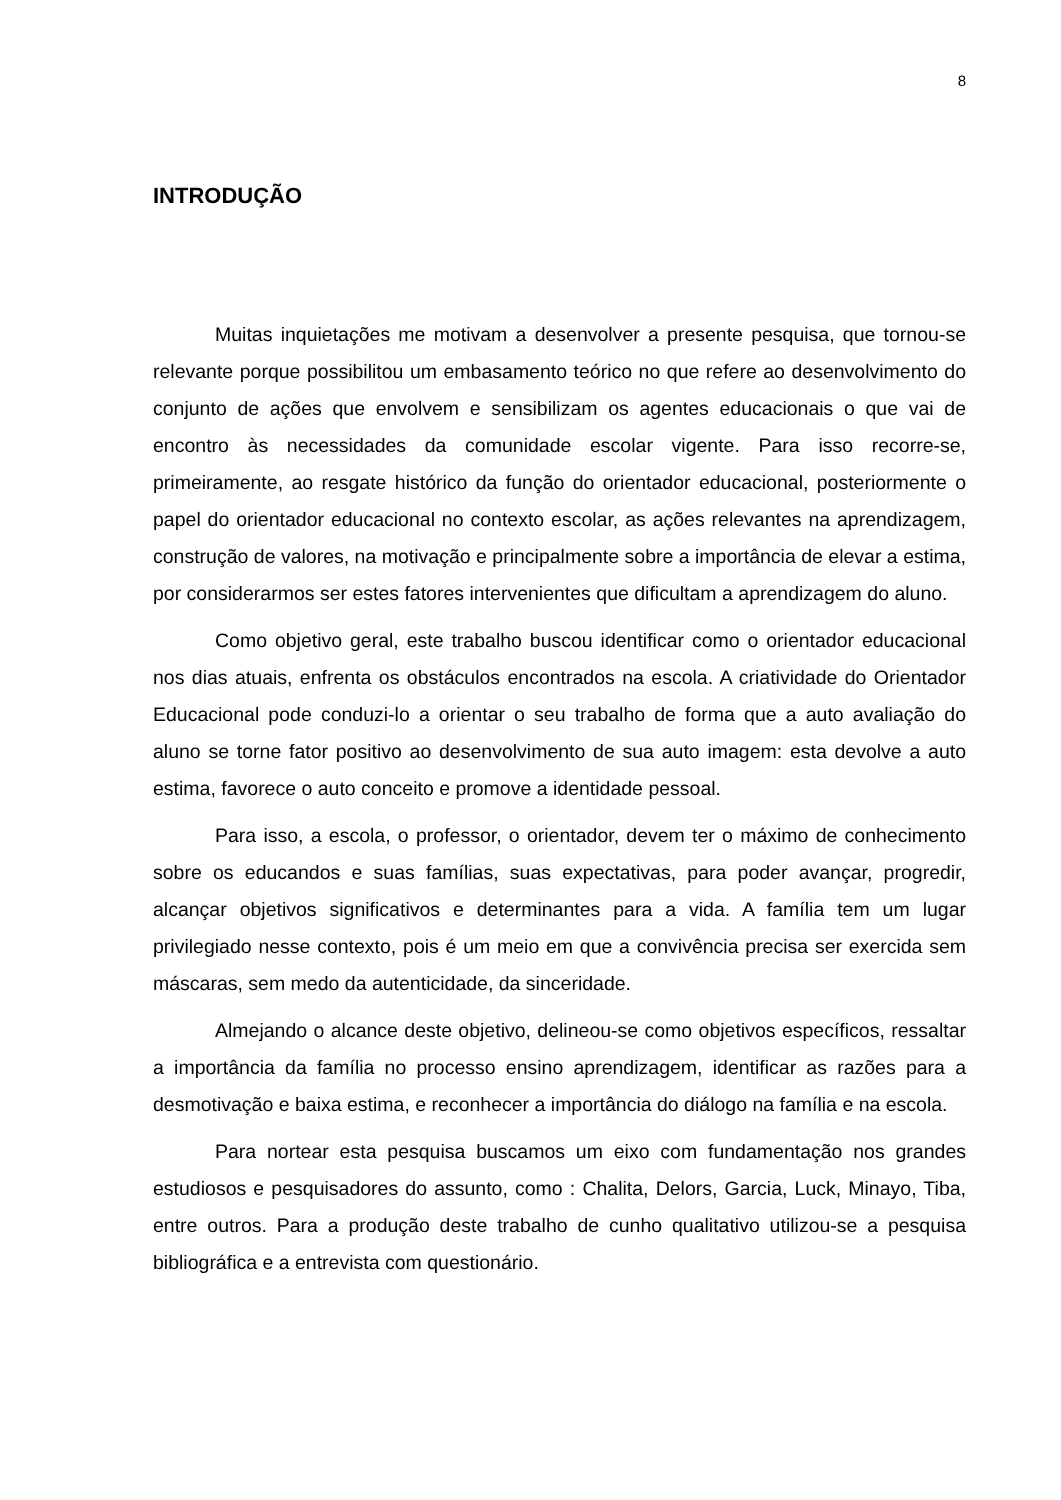8
INTRODUÇÃO
Muitas inquietações me motivam a desenvolver a presente pesquisa, que tornou-se relevante porque possibilitou um embasamento teórico no que refere ao desenvolvimento do conjunto de ações que envolvem e sensibilizam os agentes educacionais o que vai de encontro às necessidades da comunidade escolar vigente. Para isso recorre-se, primeiramente, ao resgate histórico da função do orientador educacional, posteriormente o papel do orientador educacional no contexto escolar, as ações relevantes na aprendizagem, construção de valores, na motivação e principalmente sobre a importância de elevar a estima, por considerarmos ser estes fatores intervenientes que dificultam a aprendizagem do aluno.
Como objetivo geral, este trabalho buscou identificar como o orientador educacional nos dias atuais, enfrenta os obstáculos encontrados na escola. A criatividade do Orientador Educacional pode conduzi-lo a orientar o seu trabalho de forma que a auto avaliação do aluno se torne fator positivo ao desenvolvimento de sua auto imagem: esta devolve a auto estima, favorece o auto conceito e promove a identidade pessoal.
Para isso, a escola, o professor, o orientador, devem ter o máximo de conhecimento sobre os educandos e suas famílias, suas expectativas, para poder avançar, progredir, alcançar objetivos significativos e determinantes para a vida. A família tem um lugar privilegiado nesse contexto, pois é um meio em que a convivência precisa ser exercida sem máscaras, sem medo da autenticidade, da sinceridade.
Almejando o alcance deste objetivo, delineou-se como objetivos específicos, ressaltar a importância da família no processo ensino aprendizagem, identificar as razões para a desmotivação e baixa estima, e reconhecer a importância do diálogo na família e na escola.
Para nortear esta pesquisa buscamos um eixo com fundamentação nos grandes estudiosos e pesquisadores do assunto, como : Chalita, Delors, Garcia, Luck, Minayo, Tiba, entre outros. Para a produção deste trabalho de cunho qualitativo utilizou-se a pesquisa bibliográfica e a entrevista com questionário.